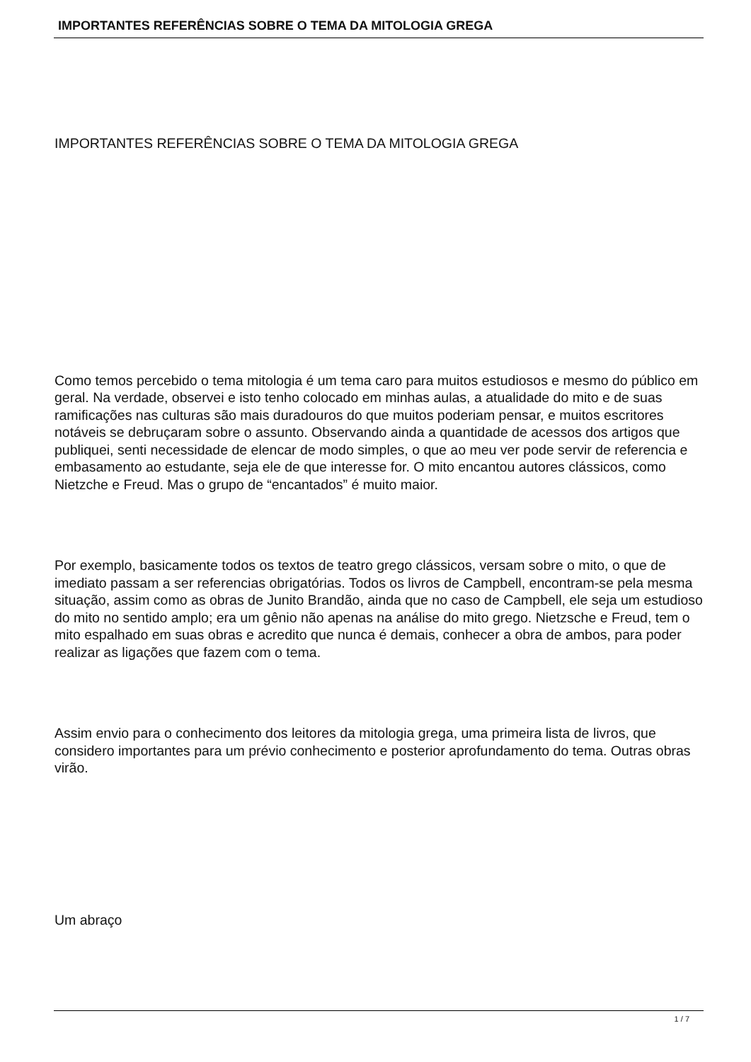IMPORTANTES REFERÊNCIAS SOBRE O TEMA DA MITOLOGIA GREGA
IMPORTANTES REFERÊNCIAS SOBRE O TEMA DA MITOLOGIA GREGA
Como temos percebido o tema mitologia é um tema caro para muitos estudiosos e mesmo do público em geral. Na verdade, observei e isto tenho colocado em minhas aulas, a atualidade do mito e de suas ramificações nas culturas são mais duradouros do que muitos poderiam pensar, e muitos escritores notáveis se debruçaram sobre o assunto. Observando ainda a quantidade de acessos dos artigos que publiquei, senti necessidade de elencar de modo simples, o que ao meu ver pode servir de referencia e embasamento ao estudante, seja ele de que interesse for. O mito encantou autores clássicos, como Nietzche e Freud. Mas o grupo de “encantados” é muito maior.
Por exemplo, basicamente todos os textos de teatro grego clássicos, versam sobre o mito, o que de imediato passam a ser referencias obrigatórias. Todos os livros de Campbell, encontram-se pela mesma situação, assim como as obras de Junito Brandão, ainda que no caso de Campbell, ele seja um estudioso do mito no sentido amplo; era um gênio não apenas na análise do mito grego. Nietzsche e Freud, tem o mito espalhado em suas obras e acredito que nunca é demais, conhecer a obra de ambos, para poder realizar as ligações que fazem com o tema.
Assim envio para o conhecimento dos leitores da mitologia grega, uma primeira lista de livros, que considero importantes para um prévio conhecimento e posterior aprofundamento do tema. Outras obras virão.
Um abraço
1 / 7